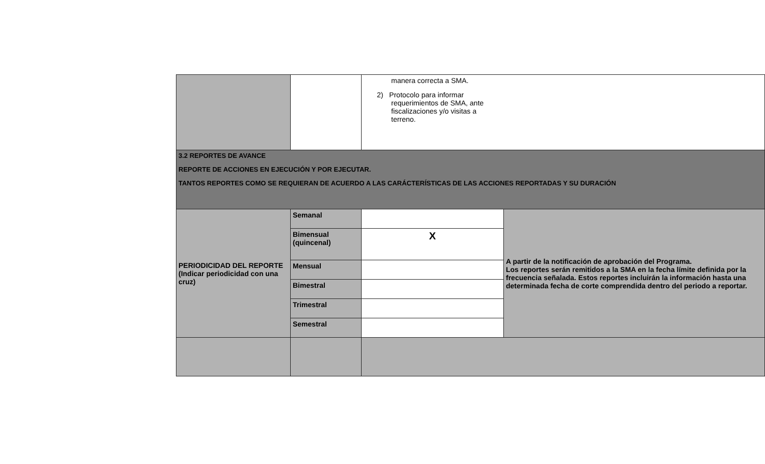| | | manera correcta a SMA. 2) Protocolo para informar requerimientos de SMA, ante fiscalizaciones y/o visitas a terreno. | |
| 3.2 REPORTES DE AVANCE REPORTE DE ACCIONES EN EJECUCIÓN Y POR EJECUTAR. TANTOS REPORTES COMO SE REQUIERAN DE ACUERDO A LAS CARÁCTERÍSTICAS DE LAS ACCIONES REPORTADAS Y SU DURACIÓN | | | |
| PERIODICIDAD DEL REPORTE (Indicar periodicidad con una cruz) | Semanal | | A partir de la notificación de aprobación del Programa. Los reportes serán remitidos a la SMA en la fecha límite definida por la frecuencia señalada. Estos reportes incluirán la información hasta una determinada fecha de corte comprendida dentro del periodo a reportar. |
| | Bimensual (quincenal) | X | |
| | Mensual | | |
| | Bimestral | | |
| | Trimestral | | |
| | Semestral | | |